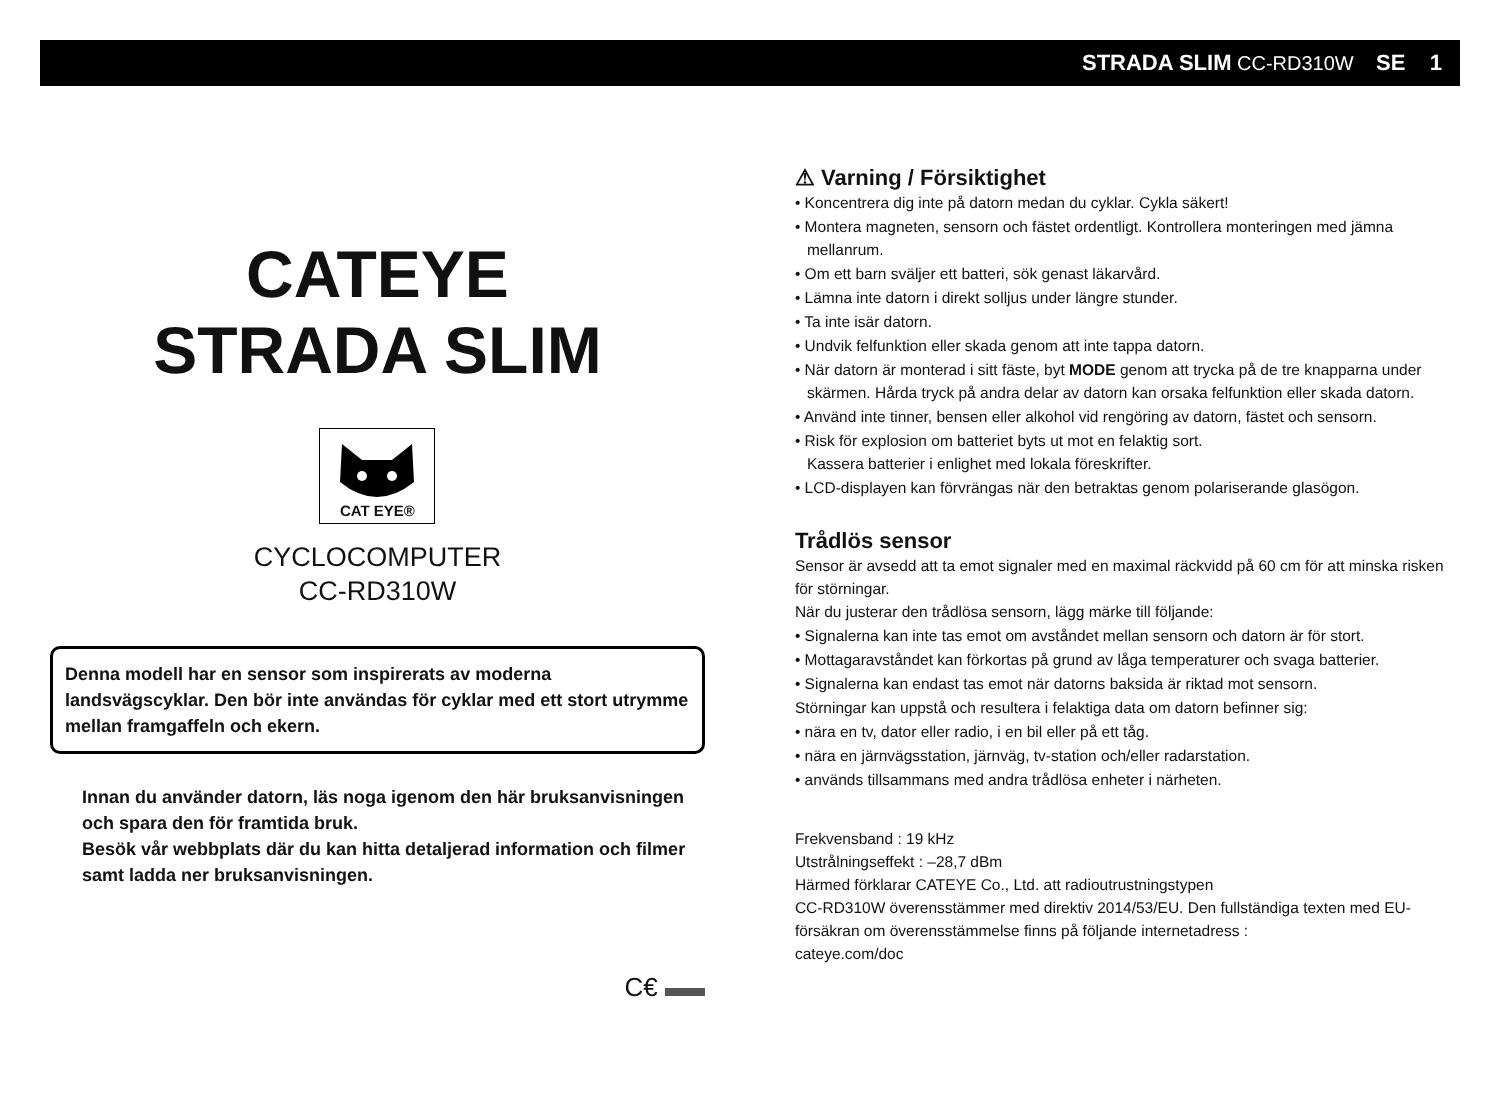STRADA SLIM CC-RD310W SE 1
CATEYE
STRADA SLIM
CAT EYE®
CYCLOCOMPUTER
CC-RD310W
Denna modell har en sensor som inspirerats av moderna landsvägscyklar. Den bör inte användas för cyklar med ett stort utrymme mellan framgaffeln och ekern.
Innan du använder datorn, läs noga igenom den här bruksanvisningen och spara den för framtida bruk.
Besök vår webbplats där du kan hitta detaljerad information och filmer samt ladda ner bruksanvisningen.
C€
⚠ Varning / Försiktighet
• Koncentrera dig inte på datorn medan du cyklar. Cykla säkert!
• Montera magneten, sensorn och fästet ordentligt. Kontrollera monteringen med jämna mellanrum.
• Om ett barn sväljer ett batteri, sök genast läkarvård.
• Lämna inte datorn i direkt solljus under längre stunder.
• Ta inte isär datorn.
• Undvik felfunktion eller skada genom att inte tappa datorn.
• När datorn är monterad i sitt fäste, byt MODE genom att trycka på de tre knapparna under skärmen. Hårda tryck på andra delar av datorn kan orsaka felfunktion eller skada datorn.
• Använd inte tinner, bensen eller alkohol vid rengöring av datorn, fästet och sensorn.
• Risk för explosion om batteriet byts ut mot en felaktig sort.
Kassera batterier i enlighet med lokala föreskrifter.
• LCD-displayen kan förvrängas när den betraktas genom polariserande glasögon.
Trådlös sensor
Sensor är avsedd att ta emot signaler med en maximal räckvidd på 60 cm för att minska risken för störningar.
När du justerar den trådlösa sensorn, lägg märke till följande:
• Signalerna kan inte tas emot om avståndet mellan sensorn och datorn är för stort.
• Mottagaravståndet kan förkortas på grund av låga temperaturer och svaga batterier.
• Signalerna kan endast tas emot när datorns baksida är riktad mot sensorn.
Störningar kan uppstå och resultera i felaktiga data om datorn befinner sig:
• nära en tv, dator eller radio, i en bil eller på ett tåg.
• nära en järnvägsstation, järnväg, tv-station och/eller radarstation.
• används tillsammans med andra trådlösa enheter i närheten.
Frekvensband : 19 kHz
Utstrålningseffekt : –28,7 dBm
Härmed förklarar CATEYE Co., Ltd. att radioutrustningstypen
CC-RD310W överensstämmer med direktiv 2014/53/EU. Den fullständiga texten med EU-försäkran om överensstämmelse finns på följande internetadress :
cateye.com/doc